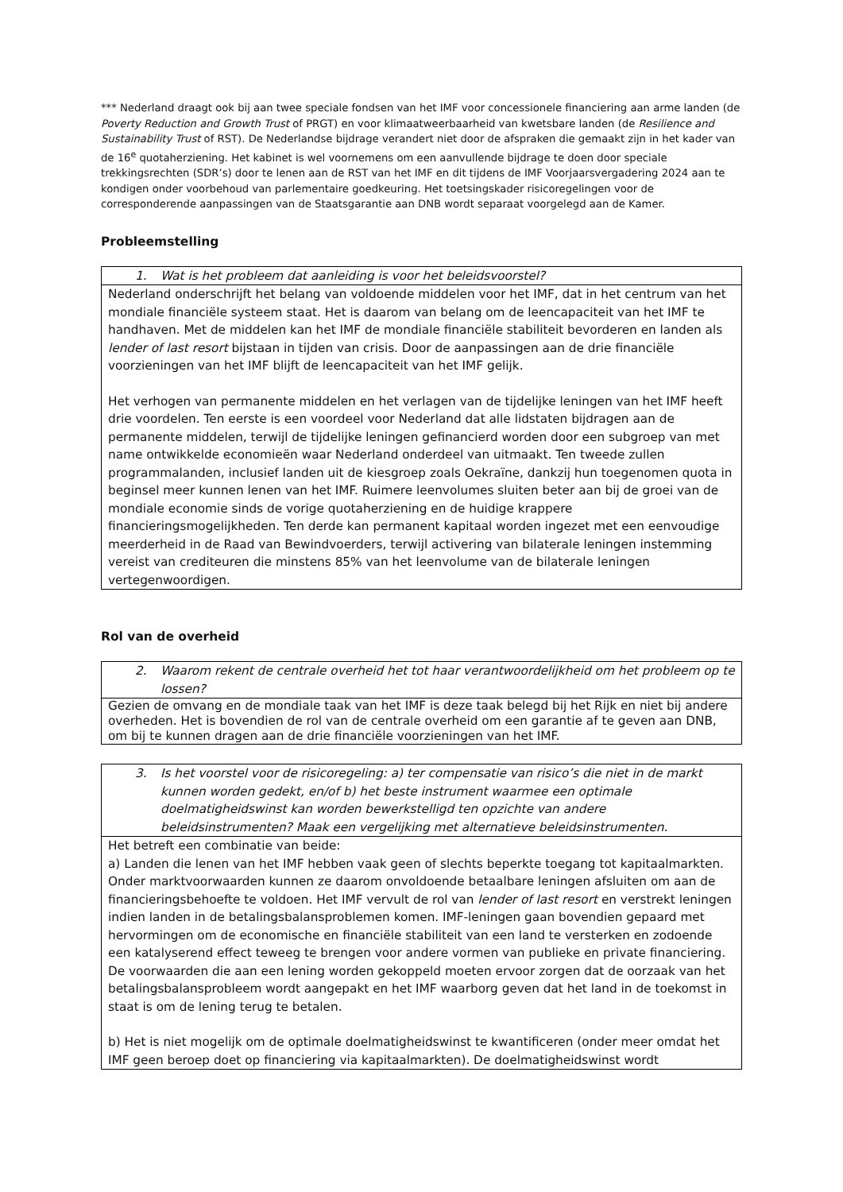*** Nederland draagt ook bij aan twee speciale fondsen van het IMF voor concessionele financiering aan arme landen (de Poverty Reduction and Growth Trust of PRGT) en voor klimaatweerbaarheid van kwetsbare landen (de Resilience and Sustainability Trust of RST). De Nederlandse bijdrage verandert niet door de afspraken die gemaakt zijn in het kader van de 16<sup>e</sup> quotaherziening. Het kabinet is wel voornemens om een aanvullende bijdrage te doen door speciale trekkingsrechten (SDR’s) door te lenen aan de RST van het IMF en dit tijdens de IMF Voorjaarsvergadering 2024 aan te kondigen onder voorbehoud van parlementaire goedkeuring. Het toetsingskader risicoregelingen voor de corresponderende aanpassingen van de Staatsgarantie aan DNB wordt separaat voorgelegd aan de Kamer.
Probleemstelling
| 1. Wat is het probleem dat aanleiding is voor het beleidsvoorstel? |
| --- |
| Nederland onderschrijft het belang van voldoende middelen voor het IMF, dat in het centrum van het mondiale financiële systeem staat. Het is daarom van belang om de leencapaciteit van het IMF te handhaven. Met de middelen kan het IMF de mondiale financiële stabiliteit bevorderen en landen als lender of last resort bijstaan in tijden van crisis. Door de aanpassingen aan de drie financiële voorzieningen van het IMF blijft de leencapaciteit van het IMF gelijk. Het verhogen van permanente middelen en het verlagen van de tijdelijke leningen van het IMF heeft drie voordelen. Ten eerste is een voordeel voor Nederland dat alle lidstaten bijdragen aan de permanente middelen, terwijl de tijdelijke leningen gefinancierd worden door een subgroep van met name ontwikkelde economieën waar Nederland onderdeel van uitmaakt. Ten tweede zullen programmalanden, inclusief landen uit de kiesgroep zoals Oekraïne, dankzij hun toegenomen quota in beginsel meer kunnen lenen van het IMF. Ruimere leenvolumes sluiten beter aan bij de groei van de mondiale economie sinds de vorige quotaherziening en de huidige krappere financieringsmogelijkheden. Ten derde kan permanent kapitaal worden ingezet met een eenvoudige meerderheid in de Raad van Bewindvoerders, terwijl activering van bilaterale leningen instemming vereist van crediteuren die minstens 85% van het leenvolume van de bilaterale leningen vertegenwoordigen. |
Rol van de overheid
| 2. Waarom rekent de centrale overheid het tot haar verantwoordelijkheid om het probleem op te lossen? |
| --- |
| Gezien de omvang en de mondiale taak van het IMF is deze taak belegd bij het Rijk en niet bij andere overheden. Het is bovendien de rol van de centrale overheid om een garantie af te geven aan DNB, om bij te kunnen dragen aan de drie financiële voorzieningen van het IMF. |
| 3. Is het voorstel voor de risicoregeling: a) ter compensatie van risico’s die niet in de markt kunnen worden gedekt, en/of b) het beste instrument waarmee een optimale doelmatigheidswinst kan worden bewerkstelligd ten opzichte van andere beleidsinstrumenten? Maak een vergelijking met alternatieve beleidsinstrumenten. |
| --- |
| Het betreft een combinatie van beide: a) Landen die lenen van het IMF hebben vaak geen of slechts beperkte toegang tot kapitaalmarkten. Onder marktvoorwaarden kunnen ze daarom onvoldoende betaalbare leningen afsluiten om aan de financieringsbehoefte te voldoen. Het IMF vervult de rol van lender of last resort en verstrekt leningen indien landen in de betalingsbalansproblemen komen. IMF-leningen gaan bovendien gepaard met hervormingen om de economische en financiële stabiliteit van een land te versterken en zodoende een katalyserend effect teweeg te brengen voor andere vormen van publieke en private financiering. De voorwaarden die aan een lening worden gekoppeld moeten ervoor zorgen dat de oorzaak van het betalingsbalansprobleem wordt aangepakt en het IMF waarborg geven dat het land in de toekomst in staat is om de lening terug te betalen. b) Het is niet mogelijk om de optimale doelmatigheidswinst te kwantificeren (onder meer omdat het IMF geen beroep doet op financiering via kapitaalmarkten). De doelmatigheidswinst wordt |